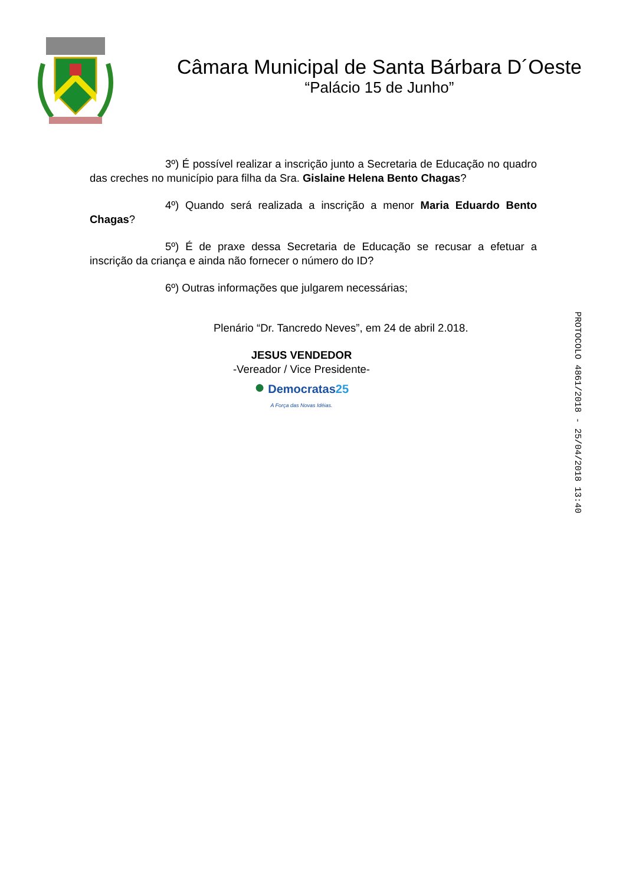Câmara Municipal de Santa Bárbara D´Oeste
“Palácio 15 de Junho”
3º) É possível realizar a inscrição junto a Secretaria de Educação no quadro das creches no município para filha da Sra. Gislaine Helena Bento Chagas?
4º) Quando será realizada a inscrição a menor Maria Eduardo Bento Chagas?
5º) É de praxe dessa Secretaria de Educação se recusar a efetuar a inscrição da criança e ainda não fornecer o número do ID?
6º) Outras informações que julgarem necessárias;
Plenário “Dr. Tancredo Neves”, em 24 de abril 2.018.
JESUS VENDEDOR
-Vereador / Vice Presidente-
● Democratas 25
A Força das Novas Idéias.
PROTOCOLO 4861/2018 - 25/04/2018 13:40